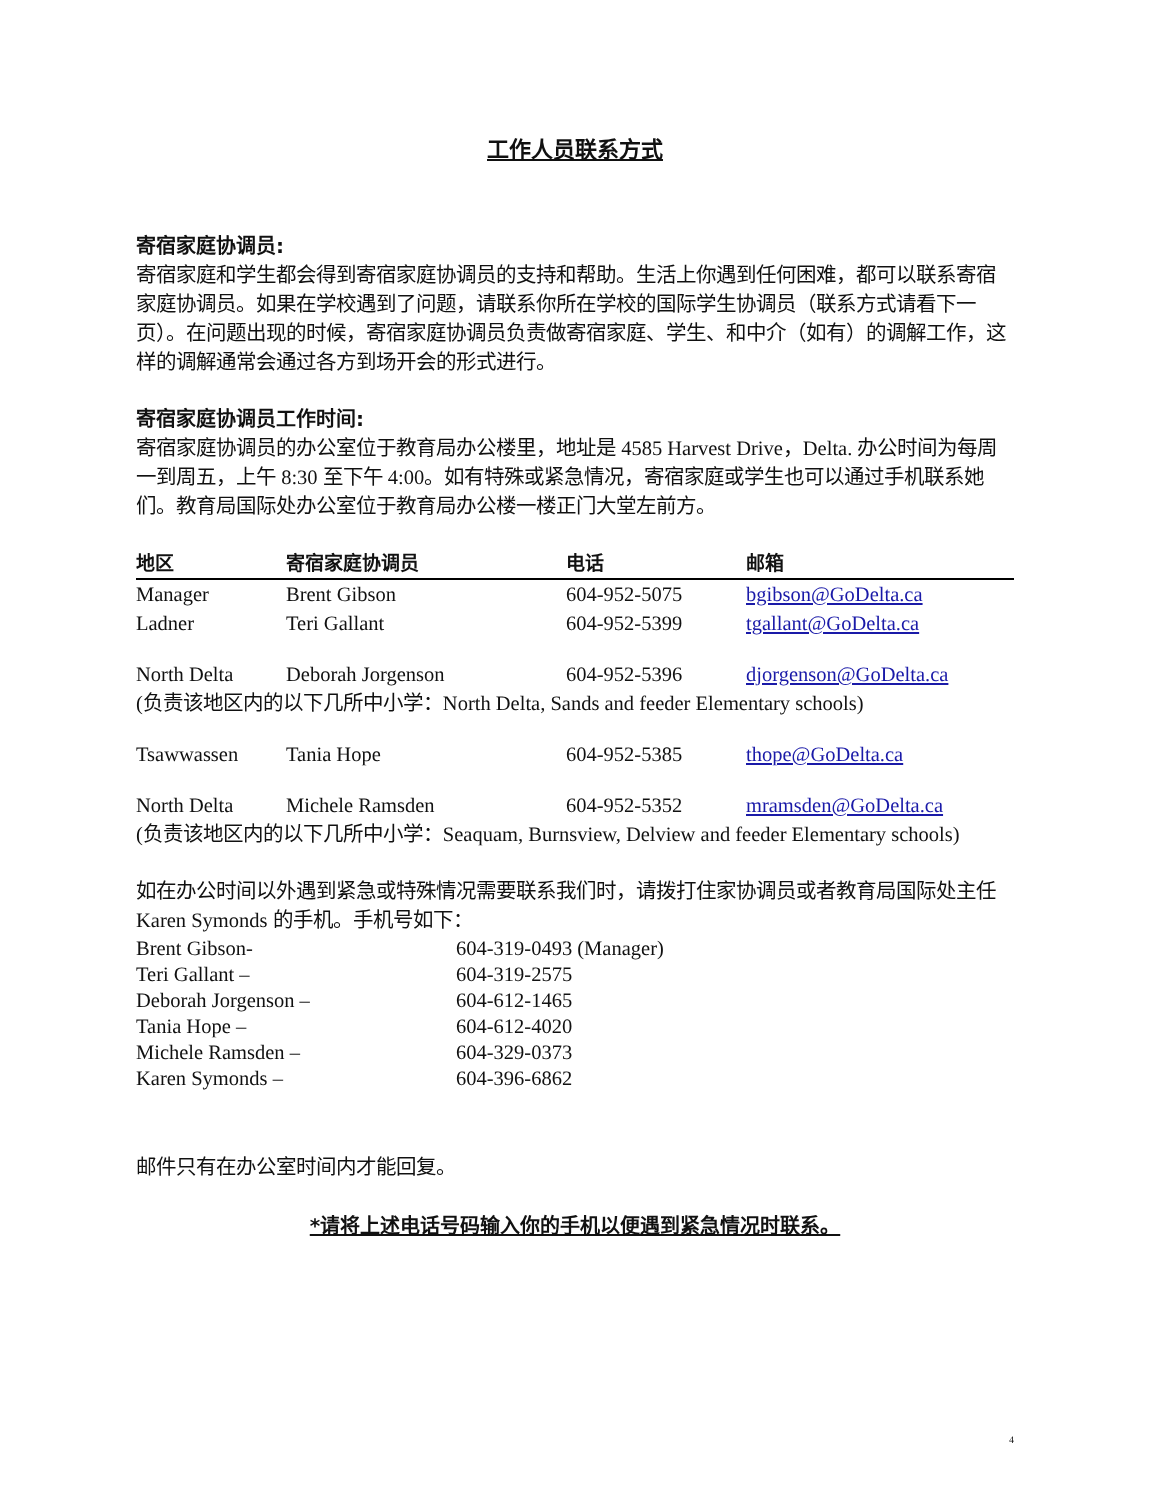工作人员联系方式
寄宿家庭协调员:
寄宿家庭和学生都会得到寄宿家庭协调员的支持和帮助。生活上你遇到任何困难，都可以联系寄宿家庭协调员。如果在学校遇到了问题，请联系你所在学校的国际学生协调员（联系方式请看下一页）。在问题出现的时候，寄宿家庭协调员负责做寄宿家庭、学生、和中介（如有）的调解工作，这样的调解通常会通过各方到场开会的形式进行。
寄宿家庭协调员工作时间:
寄宿家庭协调员的办公室位于教育局办公楼里，地址是 4585 Harvest Drive，Delta. 办公时间为每周一到周五，上午 8:30 至下午 4:00。如有特殊或紧急情况，寄宿家庭或学生也可以通过手机联系她们。教育局国际处办公室位于教育局办公楼一楼正门大堂左前方。
| 地区 | 寄宿家庭协调员 | 电话 | 邮箱 |
| --- | --- | --- | --- |
| Manager | Brent Gibson | 604-952-5075 | bgibson@GoDelta.ca |
| Ladner | Teri Gallant | 604-952-5399 | tgallant@GoDelta.ca |
| North Delta | Deborah Jorgenson | 604-952-5396 | djorgenson@GoDelta.ca |
| (负责该地区内的以下几所中小学：North Delta, Sands and feeder Elementary schools) | | | |
| Tsawwassen | Tania Hope | 604-952-5385 | thope@GoDelta.ca |
| North Delta | Michele Ramsden | 604-952-5352 | mramsden@GoDelta.ca |
| (负责该地区内的以下几所中小学：Seaquam, Burnsview, Delview and feeder Elementary schools) | | | |
如在办公时间以外遇到紧急或特殊情况需要联系我们时，请拨打住家协调员或者教育局国际处主任 Karen Symonds 的手机。手机号如下：
| Brent Gibson- | 604-319-0493 (Manager) |
| Teri Gallant – | 604-319-2575 |
| Deborah Jorgenson – | 604-612-1465 |
| Tania Hope – | 604-612-4020 |
| Michele Ramsden – | 604-329-0373 |
| Karen Symonds – | 604-396-6862 |
邮件只有在办公室时间内才能回复。
*请将上述电话号码输入你的手机以便遇到紧急情况时联系。
4